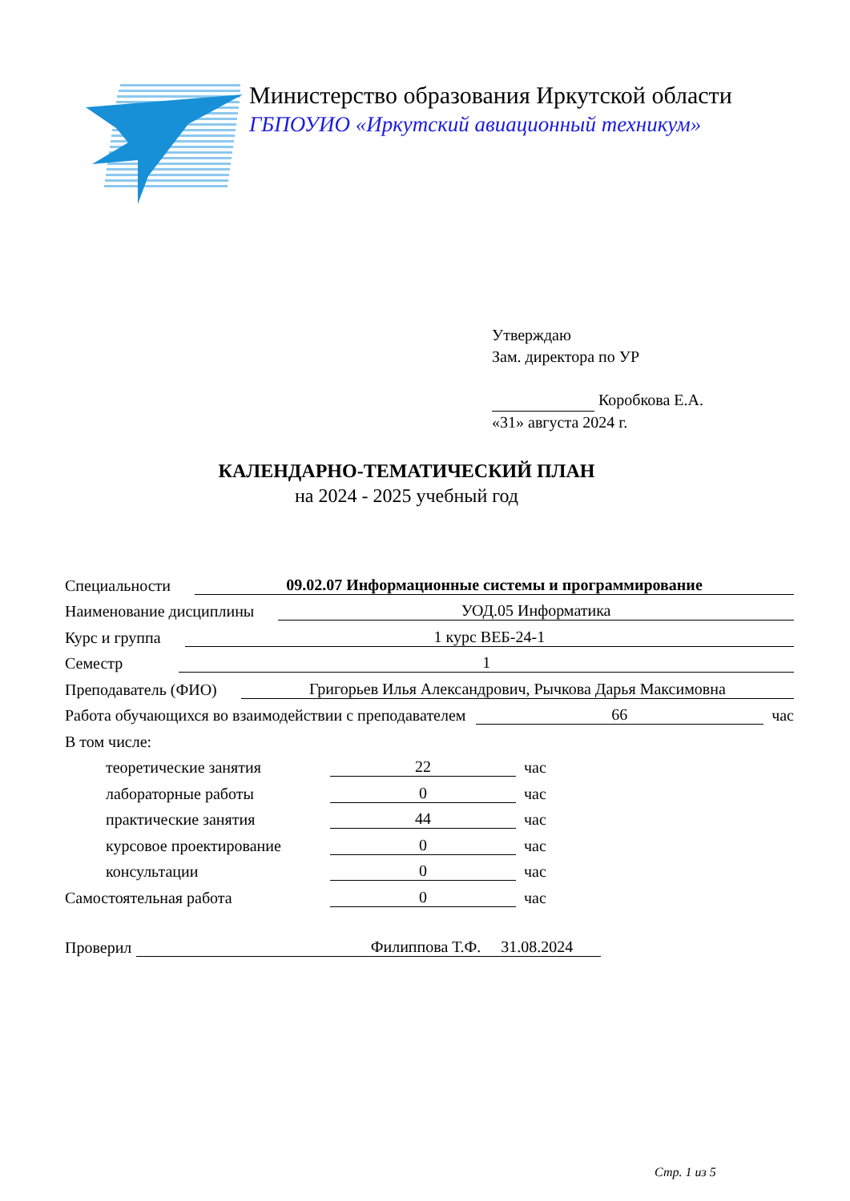Министерство образования Иркутской области
ГБПОУИО «Иркутский авиационный техникум»
Утверждаю
Зам. директора по УР
Коробкова Е.А.
«31» августа 2024 г.
КАЛЕНДАРНО-ТЕМАТИЧЕСКИЙ ПЛАН
на 2024 - 2025 учебный год
Специальности 09.02.07 Информационные системы и программирование
Наименование дисциплины УОД.05 Информатика
Курс и группа 1 курс ВЕБ-24-1
Семестр 1
Преподаватель (ФИО) Григорьев Илья Александрович, Рычкова Дарья Максимовна
Работа обучающихся во взаимодействии с преподавателем 66 час
В том числе:
теоретические занятия 22 час
лабораторные работы 0 час
практические занятия 44 час
курсовое проектирование 0 час
консультации 0 час
Самостоятельная работа 0 час
Проверил Филиппова Т.Ф. 31.08.2024
Стр. 1 из 5